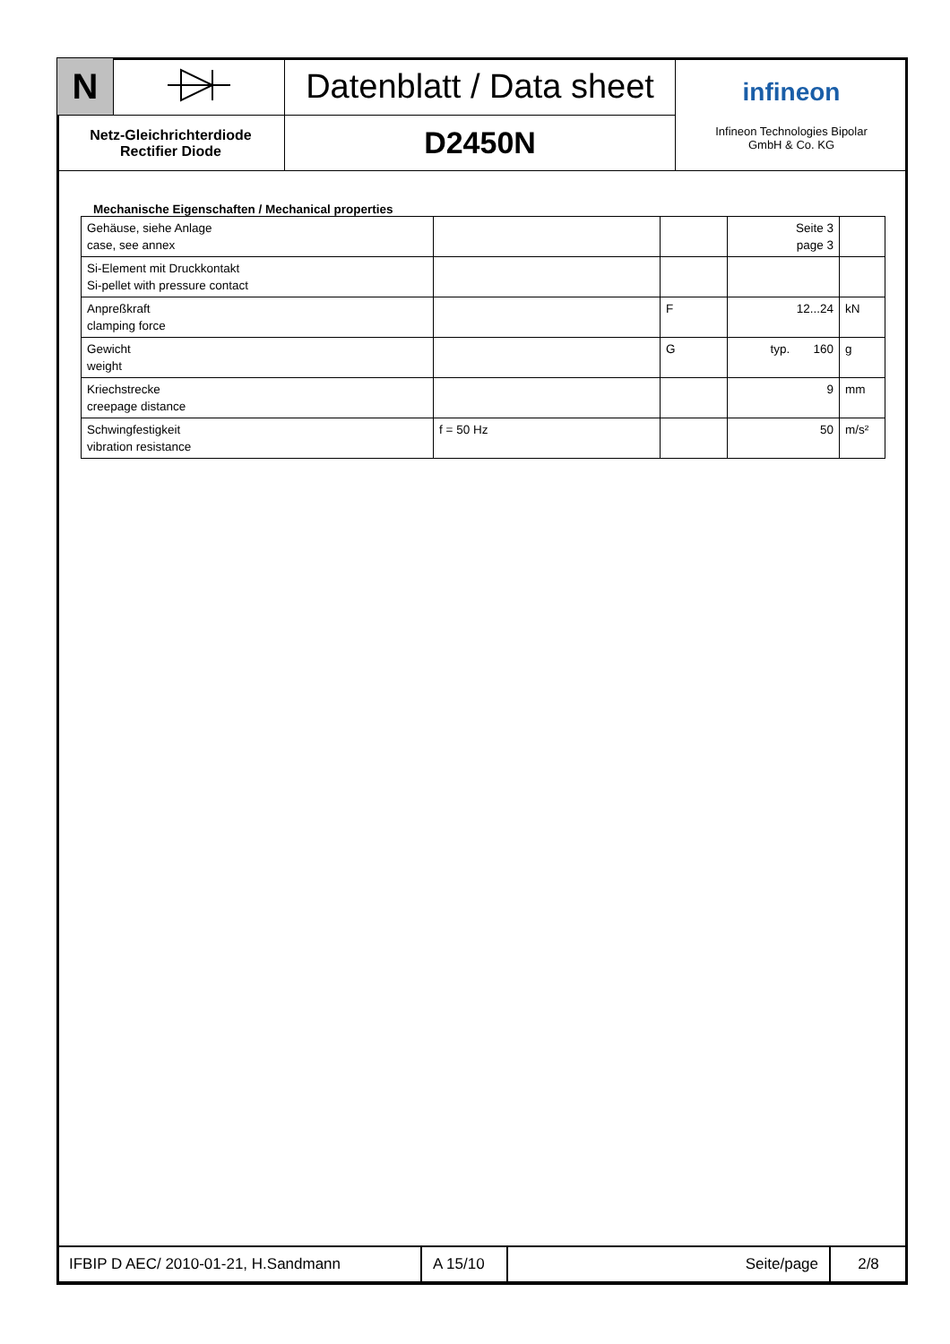| N | | Datenblatt / Data sheet | infineon Infineon Technologies Bipolar GmbH & Co. KG |
| Netz-Gleichrichterdiode Rectifier Diode | | D2450N | |
Mechanische Eigenschaften / Mechanical properties
| Gehäuse, siehe Anlage case, see annex | | | Seite 3 page 3 | |
| Si-Element mit Druckkontakt Si-pellet with pressure contact | | | | |
| Anpreßkraft clamping force | | F | 12...24 | kN |
| Gewicht weight | | G | typ. 160 | g |
| Kriechstrecke creepage distance | | | 9 | mm |
| Schwingfestigkeit vibration resistance | f = 50 Hz | | 50 | m/s² |
| IFBIP D AEC/ 2010-01-21, H.Sandmann | A 15/10 | Seite/page | 2/8 |